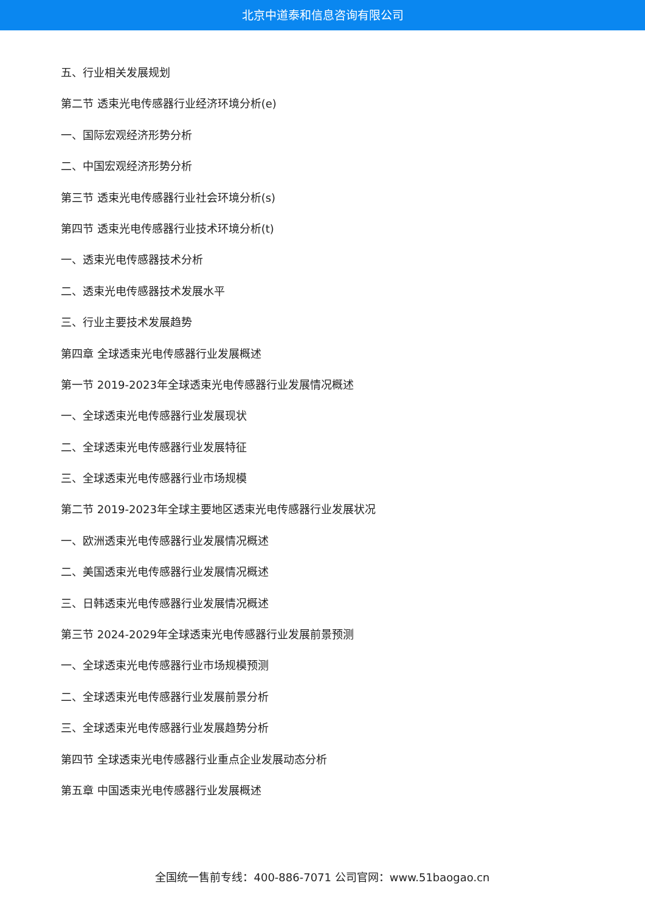北京中道泰和信息咨询有限公司
五、行业相关发展规划
第二节 透束光电传感器行业经济环境分析(e)
一、国际宏观经济形势分析
二、中国宏观经济形势分析
第三节 透束光电传感器行业社会环境分析(s)
第四节 透束光电传感器行业技术环境分析(t)
一、透束光电传感器技术分析
二、透束光电传感器技术发展水平
三、行业主要技术发展趋势
第四章 全球透束光电传感器行业发展概述
第一节 2019-2023年全球透束光电传感器行业发展情况概述
一、全球透束光电传感器行业发展现状
二、全球透束光电传感器行业发展特征
三、全球透束光电传感器行业市场规模
第二节 2019-2023年全球主要地区透束光电传感器行业发展状况
一、欧洲透束光电传感器行业发展情况概述
二、美国透束光电传感器行业发展情况概述
三、日韩透束光电传感器行业发展情况概述
第三节 2024-2029年全球透束光电传感器行业发展前景预测
一、全球透束光电传感器行业市场规模预测
二、全球透束光电传感器行业发展前景分析
三、全球透束光电传感器行业发展趋势分析
第四节 全球透束光电传感器行业重点企业发展动态分析
第五章 中国透束光电传感器行业发展概述
全国统一售前专线：400-886-7071 公司官网：www.51baogao.cn